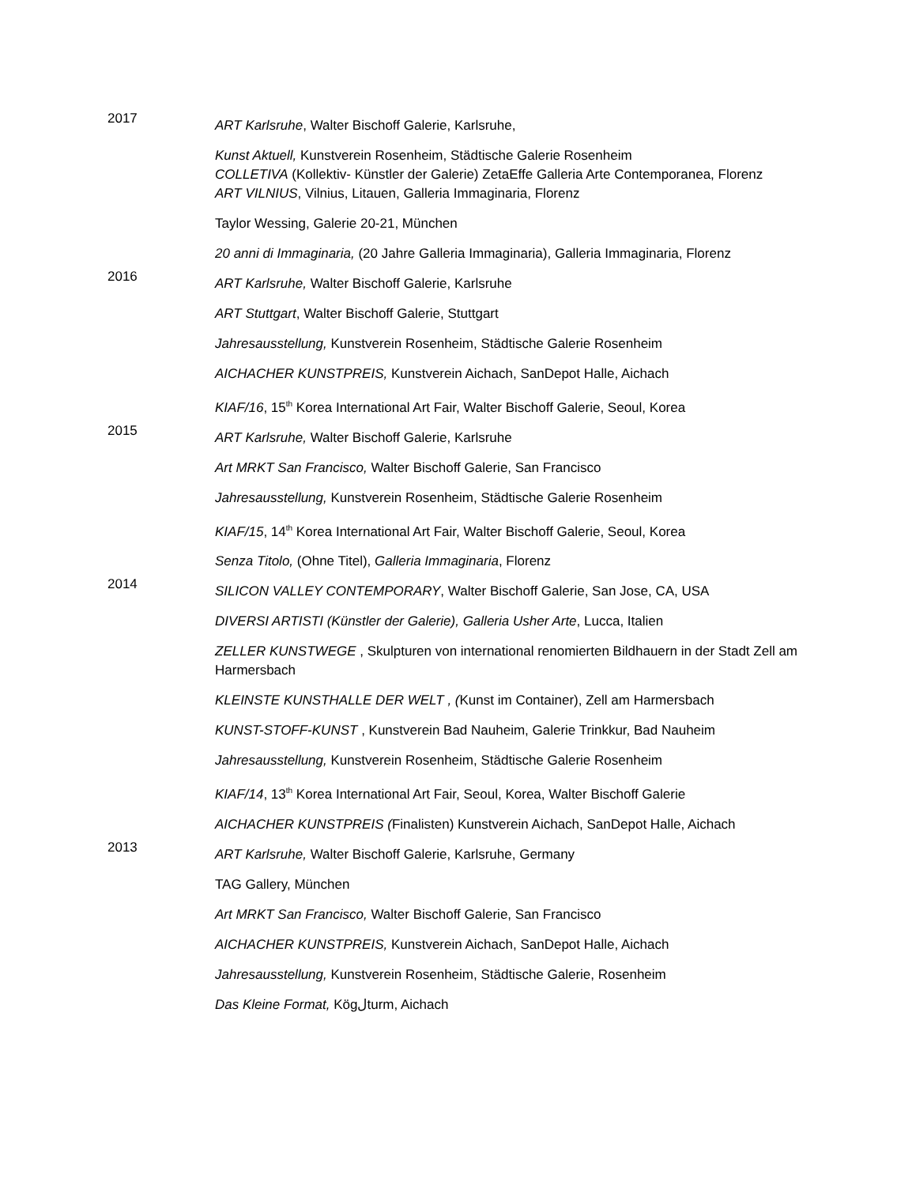2017
ART Karlsruhe, Walter Bischoff Galerie, Karlsruhe,
Kunst Aktuell, Kunstverein Rosenheim, Städtische Galerie Rosenheim
COLLETIVA (Kollektiv- Künstler der Galerie) ZetaEffe Galleria Arte Contemporanea, Florenz
ART VILNIUS, Vilnius, Litauen, Galleria Immaginaria, Florenz
Taylor Wessing, Galerie 20-21, München
20 anni di Immaginaria, (20 Jahre Galleria Immaginaria), Galleria Immaginaria, Florenz
2016
ART Karlsruhe, Walter Bischoff Galerie, Karlsruhe
ART Stuttgart, Walter Bischoff Galerie, Stuttgart
Jahresausstellung, Kunstverein Rosenheim, Städtische Galerie Rosenheim
AICHACHER KUNSTPREIS, Kunstverein Aichach, SanDepot Halle, Aichach
KIAF/16, 15<sup>th</sup> Korea International Art Fair, Walter Bischoff Galerie, Seoul, Korea
2015
ART Karlsruhe, Walter Bischoff Galerie, Karlsruhe
Art MRKT San Francisco, Walter Bischoff Galerie, San Francisco
Jahresausstellung, Kunstverein Rosenheim, Städtische Galerie Rosenheim
KIAF/15, 14<sup>th</sup> Korea International Art Fair, Walter Bischoff Galerie, Seoul, Korea
Senza Titolo, (Ohne Titel), Galleria Immaginaria, Florenz
2014
SILICON VALLEY CONTEMPORARY, Walter Bischoff Galerie, San Jose, CA, USA
DIVERSI ARTISTI (Künstler der Galerie), Galleria Usher Arte, Lucca, Italien
ZELLER KUNSTWEGE , Skulpturen von international renomierten Bildhauern in der Stadt Zell am Harmersbach
KLEINSTE KUNSTHALLE DER WELT , (Kunst im Container), Zell am Harmersbach
KUNST-STOFF-KUNST , Kunstverein Bad Nauheim, Galerie Trinkkur, Bad Nauheim
Jahresausstellung, Kunstverein Rosenheim, Städtische Galerie Rosenheim
KIAF/14, 13<sup>th</sup> Korea International Art Fair, Seoul, Korea, Walter Bischoff Galerie
AICHACHER KUNSTPREIS (Finalisten) Kunstverein Aichach, SanDepot Halle, Aichach
2013
ART Karlsruhe, Walter Bischoff Galerie, Karlsruhe, Germany
TAG Gallery, München
Art MRKT San Francisco, Walter Bischoff Galerie, San Francisco
AICHACHER KUNSTPREIS, Kunstverein Aichach, SanDepot Halle, Aichach
Jahresausstellung, Kunstverein Rosenheim, Städtische Galerie, Rosenheim
Das Kleine Format, Kögلturm, Aichach